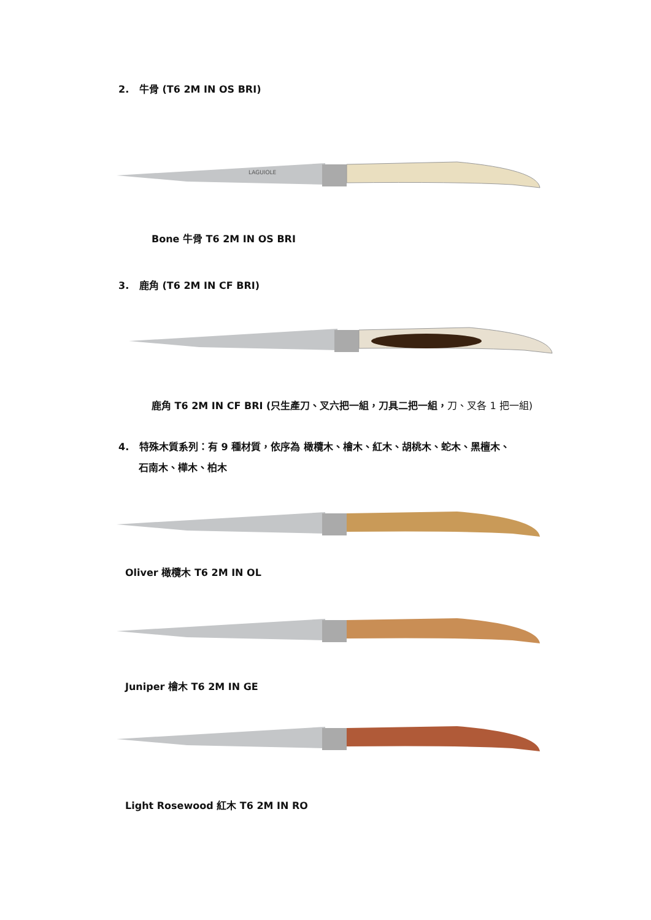2. 牛骨 (T6 2M IN OS BRI)
LAGUIOLE
Bone 牛骨 T6 2M IN OS BRI
3. 鹿角 (T6 2M IN CF BRI)
鹿角 T6 2M IN CF BRI (只生產刀、叉六把一組，刀具二把一組，刀、叉各 1 把一組)
4. 特殊木質系列：有 9 種材質，依序為 橄欖木、檜木、紅木、胡桃木、蛇木、黑檀木、
石南木、樺木、柏木
Oliver 橄欖木 T6 2M IN OL
Juniper 檜木 T6 2M IN GE
Light Rosewood 紅木 T6 2M IN RO